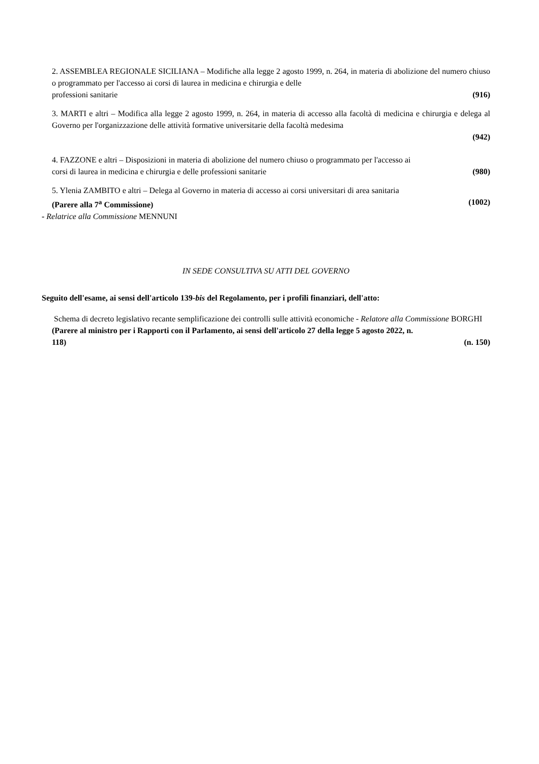2. ASSEMBLEA REGIONALE SICILIANA – Modifiche alla legge 2 agosto 1999, n. 264, in materia di abolizione del numero chiuso o programmato per l'accesso ai corsi di laurea in medicina e chirurgia e delle
professioni sanitarie (916)
3. MARTI e altri – Modifica alla legge 2 agosto 1999, n. 264, in materia di accesso alla facoltà di medicina e chirurgia e delega al Governo per l'organizzazione delle attività formative universitarie della facoltà medesima
(942)
4. FAZZONE e altri – Disposizioni in materia di abolizione del numero chiuso o programmato per l'accesso ai
corsi di laurea in medicina e chirurgia e delle professioni sanitarie (980)
5. Ylenia ZAMBITO e altri – Delega al Governo in materia di accesso ai corsi universitari di area sanitaria
(Parere alla 7<sup>a</sup> Commissione) (1002)
- Relatrice alla Commissione MENNUNI
IN SEDE CONSULTIVA SU ATTI DEL GOVERNO
Seguito dell'esame, ai sensi dell'articolo 139-bis del Regolamento, per i profili finanziari, dell'atto:
Schema di decreto legislativo recante semplificazione dei controlli sulle attività economiche - Relatore alla Commissione BORGHI
(Parere al ministro per i Rapporti con il Parlamento, ai sensi dell'articolo 27 della legge 5 agosto 2022, n.
118) (n. 150)